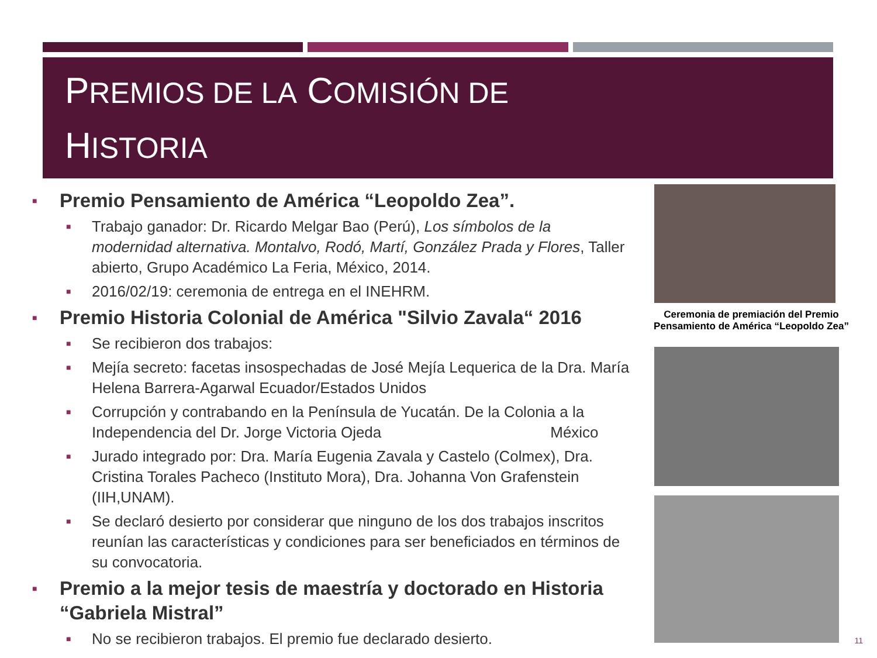PREMIOS DE LA COMISIÓN DE
HISTORIA
■ Premio Pensamiento de América “Leopoldo Zea”.
■ Trabajo ganador: Dr. Ricardo Melgar Bao (Perú), Los símbolos de la modernidad alternativa. Montalvo, Rodó, Martí, González Prada y Flores, Taller abierto, Grupo Académico La Feria, México, 2014.
■ 2016/02/19: ceremonia de entrega en el INEHRM.
■ Premio Historia Colonial de América "Silvio Zavala“ 2016
■ Se recibieron dos trabajos:
■ Mejía secreto: facetas insospechadas de José Mejía Lequerica de la Dra. María Helena Barrera-Agarwal Ecuador/Estados Unidos
■ Corrupción y contrabando en la Península de Yucatán. De la Colonia a la Independencia del Dr. Jorge Victoria Ojeda México
■ Jurado integrado por: Dra. María Eugenia Zavala y Castelo (Colmex), Dra. Cristina Torales Pacheco (Instituto Mora), Dra. Johanna Von Grafenstein (IIH,UNAM).
■ Se declaró desierto por considerar que ninguno de los dos trabajos inscritos reunían las características y condiciones para ser beneficiados en términos de su convocatoria.
■ Premio a la mejor tesis de maestría y doctorado en Historia “Gabriela Mistral”
■ No se recibieron trabajos. El premio fue declarado desierto.
Ceremonia de premiación del Premio Pensamiento de América “Leopoldo Zea”
11